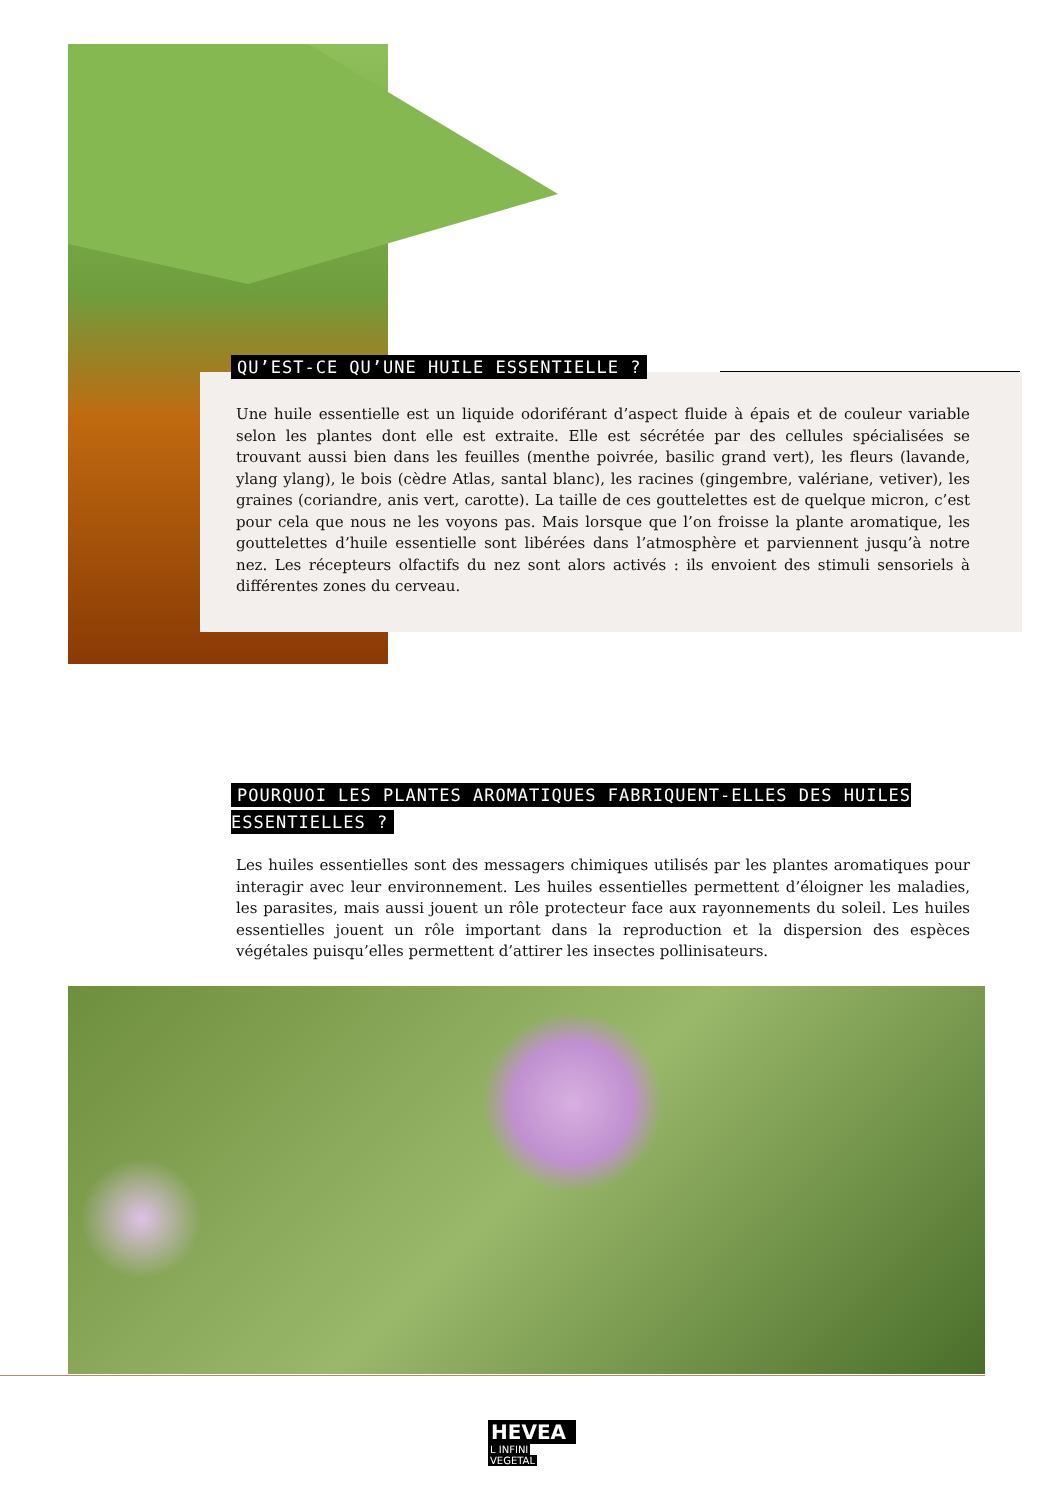QU’EST-CE QU’UNE HUILE ESSENTIELLE ?
Une huile essentielle est un liquide odoriférant d’aspect fluide à épais et de couleur variable selon les plantes dont elle est extraite. Elle est sécrétée par des cellules spécialisées se trouvant aussi bien dans les feuilles (menthe poivrée, basilic grand vert), les fleurs (lavande, ylang ylang), le bois (cèdre Atlas, santal blanc), les racines (gingembre, valériane, vetiver), les graines (coriandre, anis vert, carotte). La taille de ces gouttelettes est de quelque micron, c’est pour cela que nous ne les voyons pas. Mais lorsque que l’on froisse la plante aromatique, les gouttelettes d’huile essentielle sont libérées dans l’atmosphère et parviennent jusqu’à notre nez. Les récepteurs olfactifs du nez sont alors activés : ils envoient des stimuli sensoriels à différentes zones du cerveau.
POURQUOI LES PLANTES AROMATIQUES FABRIQUENT-ELLES DES HUILES ESSENTIELLES ?
Les huiles essentielles sont des messagers chimiques utilisés par les plantes aromatiques pour interagir avec leur environnement. Les huiles essentielles permettent d’éloigner les maladies, les parasites, mais aussi jouent un rôle protecteur face aux rayonnements du soleil. Les huiles essentielles jouent un rôle important dans la reproduction et la dispersion des espèces végétales puisqu’elles permettent d’attirer les insectes pollinisateurs.
HEVEA
L INFINI
VEGETAL